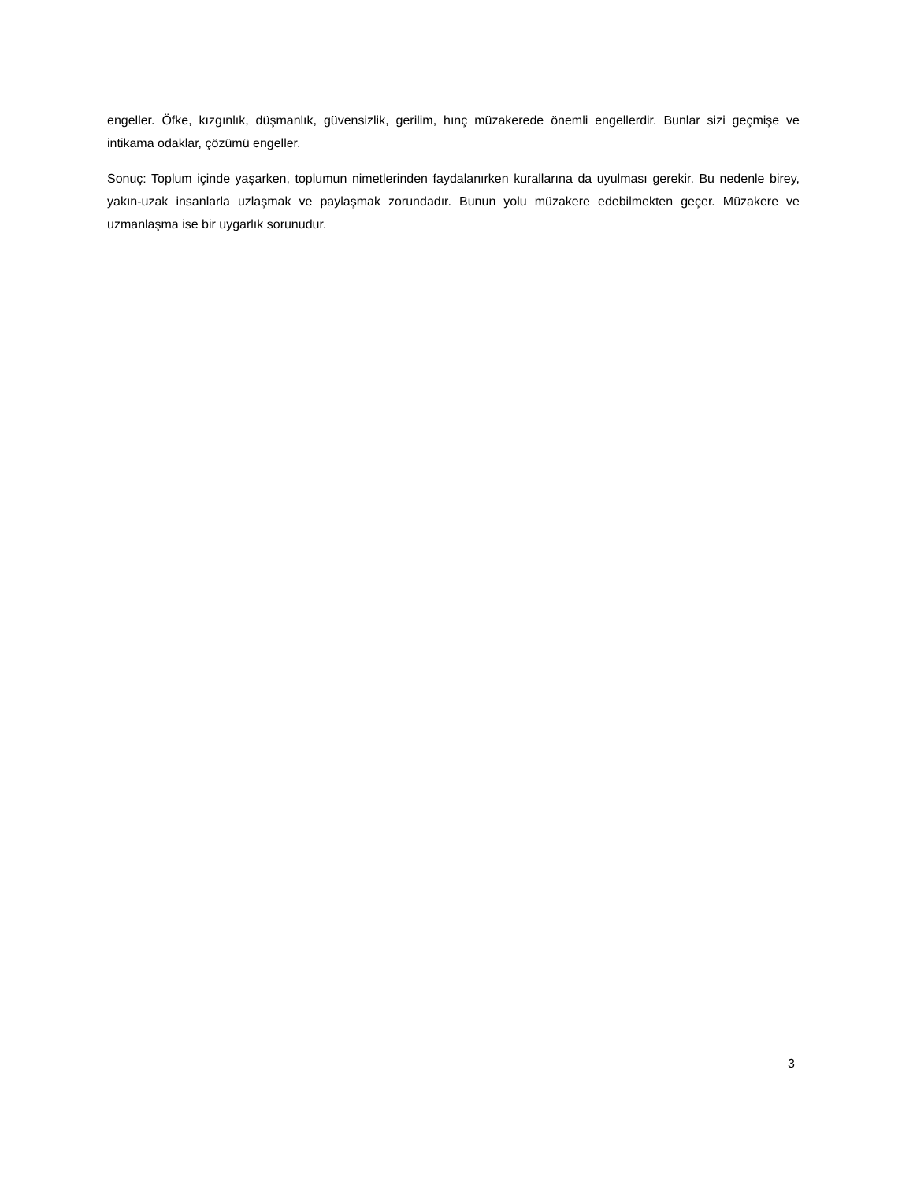engeller. Öfke, kızgınlık, düşmanlık, güvensizlik, gerilim, hınç müzakerede önemli engellerdir. Bunlar sizi geçmişe ve intikama odaklar, çözümü engeller.
Sonuç: Toplum içinde yaşarken, toplumun nimetlerinden faydalanırken kurallarına da uyulması gerekir. Bu nedenle birey, yakın-uzak insanlarla uzlaşmak ve paylaşmak zorundadır. Bunun yolu müzakere edebilmekten geçer. Müzakere ve uzmanlaşma ise bir uygarlık sorunudur.
3